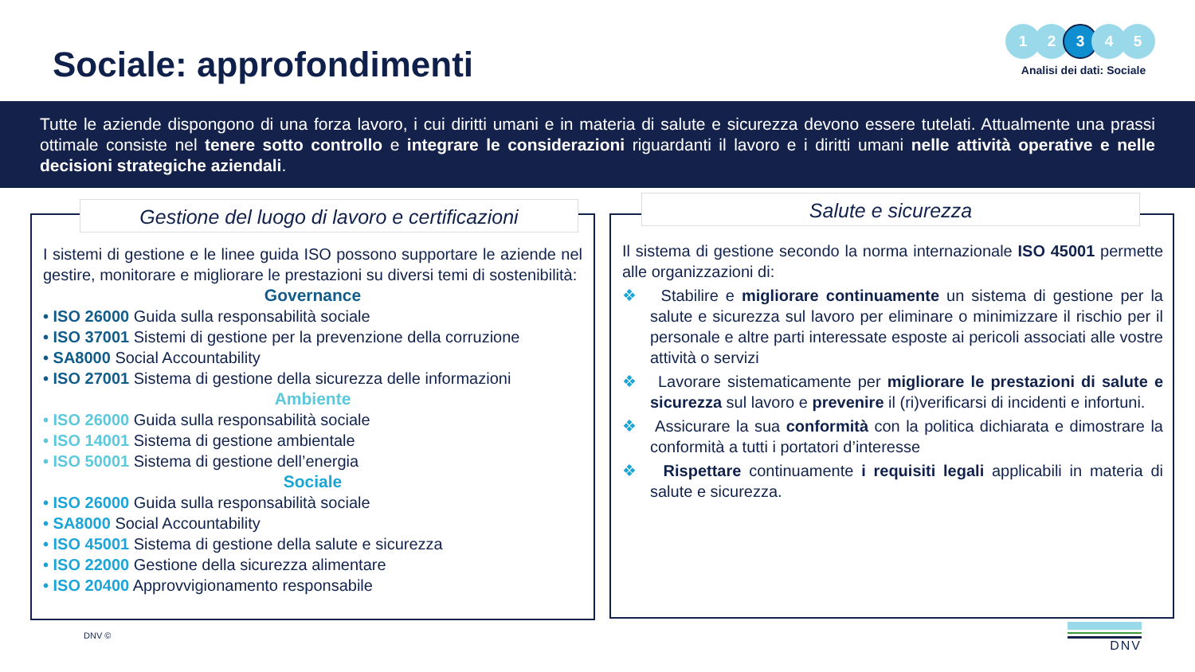Sociale: approfondimenti
1 2 3 4 5
Analisi dei dati: Sociale
Tutte le aziende dispongono di una forza lavoro, i cui diritti umani e in materia di salute e sicurezza devono essere tutelati. Attualmente una prassi ottimale consiste nel tenere sotto controllo e integrare le considerazioni riguardanti il lavoro e i diritti umani nelle attività operative e nelle decisioni strategiche aziendali.
Gestione del luogo di lavoro e certificazioni
I sistemi di gestione e le linee guida ISO possono supportare le aziende nel gestire, monitorare e migliorare le prestazioni su diversi temi di sostenibilità:
Governance
• ISO 26000 Guida sulla responsabilità sociale
• ISO 37001 Sistemi di gestione per la prevenzione della corruzione
• SA8000 Social Accountability
• ISO 27001 Sistema di gestione della sicurezza delle informazioni
Ambiente
• ISO 26000 Guida sulla responsabilità sociale
• ISO 14001 Sistema di gestione ambientale
• ISO 50001 Sistema di gestione dell’energia
Sociale
• ISO 26000 Guida sulla responsabilità sociale
• SA8000 Social Accountability
• ISO 45001 Sistema di gestione della salute e sicurezza
• ISO 22000 Gestione della sicurezza alimentare
• ISO 20400 Approvvigionamento responsabile
Salute e sicurezza
Il sistema di gestione secondo la norma internazionale ISO 45001 permette alle organizzazioni di:
❖ Stabilire e migliorare continuamente un sistema di gestione per la salute e sicurezza sul lavoro per eliminare o minimizzare il rischio per il personale e altre parti interessate esposte ai pericoli associati alle vostre attività o servizi
❖ Lavorare sistematicamente per migliorare le prestazioni di salute e sicurezza sul lavoro e prevenire il (ri)verificarsi di incidenti e infortuni.
❖ Assicurare la sua conformità con la politica dichiarata e dimostrare la conformità a tutti i portatori d’interesse
❖ Rispettare continuamente i requisiti legali applicabili in materia di salute e sicurezza.
DNV © DNV